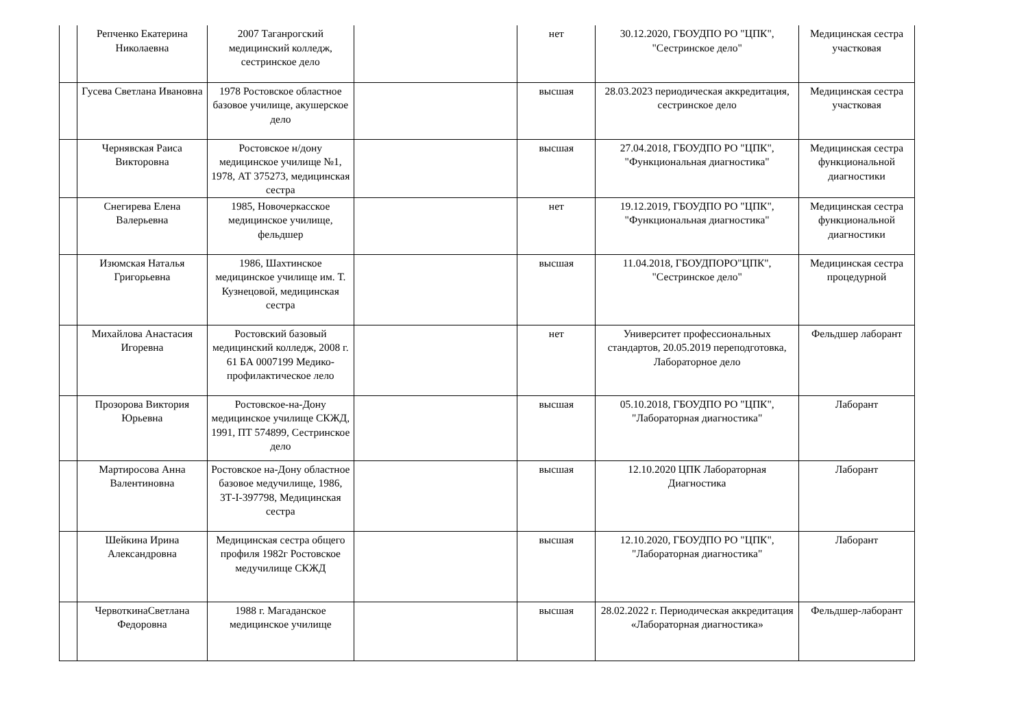| | Репченко Екатерина Николаевна | 2007 Таганрогский медицинский колледж, сестринское дело | | нет | 30.12.2020, ГБОУДПО РО "ЦПК", "Сестринское дело" | Медицинская сестра участковая |
| | Гусева Светлана Ивановна | 1978 Ростовское областное базовое училище, акушерское дело | | высшая | 28.03.2023 периодическая аккредитация, сестринское дело | Медицинская сестра участковая |
| | Чернявская Раиса Викторовна | Ростовское н/дону медицинское училище №1, 1978, АТ 375273, медицинская сестра | | высшая | 27.04.2018, ГБОУДПО РО "ЦПК", "Функциональная диагностика" | Медицинская сестра функциональной диагностики |
| | Снегирева Елена Валерьевна | 1985, Новочеркасское медицинское училище, фельдшер | | нет | 19.12.2019, ГБОУДПО РО "ЦПК", "Функциональная диагностика" | Медицинская сестра функциональной диагностики |
| | Изюмская Наталья Григорьевна | 1986, Шахтинское медицинское училище им. Т. Кузнецовой, медицинская сестра | | высшая | 11.04.2018, ГБОУДПОРО"ЦПК", "Сестринское дело" | Медицинская сестра процедурной |
| | Михайлова Анастасия Игоревна | Ростовский базовый медицинский колледж, 2008 г. 61 БА 0007199 Медико-профилактическое лело | | нет | Университет профессиональных стандартов, 20.05.2019 переподготовка, Лабораторное дело | Фельдшер лаборант |
| | Прозорова Виктория Юрьевна | Ростовское-на-Дону медицинское училище СКЖД, 1991, ПТ 574899, Сестринское дело | | высшая | 05.10.2018, ГБОУДПО РО "ЦПК", "Лабораторная диагностика" | Лаборант |
| | Мартиросова Анна Валентиновна | Ростовское на-Дону областное базовое медучилище, 1986, 3Т-I-397798, Медицинская сестра | | высшая | 12.10.2020 ЦПК Лабораторная Диагностика | Лаборант |
| | Шейкина Ирина Александровна | Медицинская сестра общего профиля 1982г Ростовское медучилище СКЖД | | высшая | 12.10.2020, ГБОУДПО РО "ЦПК", "Лабораторная диагностика" | Лаборант |
| | ЧервоткинаСветлана Федоровна | 1988 г. Магаданское медицинское училище | | высшая | 28.02.2022 г. Периодическая аккредитация «Лабораторная диагностика» | Фельдшер-лаборант |